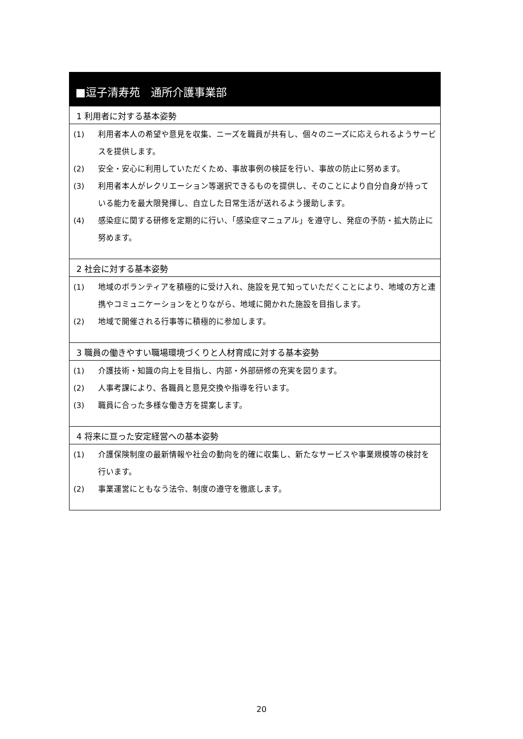■逗子清寿苑　通所介護事業部
1 利用者に対する基本姿勢
(1) 利用者本人の希望や意見を収集、ニーズを職員が共有し、個々のニーズに応えられるようサービスを提供します。
(2) 安全・安心に利用していただくため、事故事例の検証を行い、事故の防止に努めます。
(3) 利用者本人がレクリエーション等選択できるものを提供し、そのことにより自分自身が持っている能力を最大限発揮し、自立した日常生活が送れるよう援助します。
(4) 感染症に関する研修を定期的に行い、「感染症マニュアル」を遵守し、発症の予防・拡大防止に努めます。
2 社会に対する基本姿勢
(1) 地域のボランティアを積極的に受け入れ、施設を見て知っていただくことにより、地域の方と連携やコミュニケーションをとりながら、地域に開かれた施設を目指します。
(2) 地域で開催される行事等に積極的に参加します。
3 職員の働きやすい職場環境づくりと人材育成に対する基本姿勢
(1) 介護技術・知識の向上を目指し、内部・外部研修の充実を図ります。
(2) 人事考課により、各職員と意見交換や指導を行います。
(3) 職員に合った多様な働き方を提案します。
4 将来に亘った安定経営への基本姿勢
(1) 介護保険制度の最新情報や社会の動向を的確に収集し、新たなサービスや事業規模等の検討を行います。
(2) 事業運営にともなう法令、制度の遵守を徹底します。
20